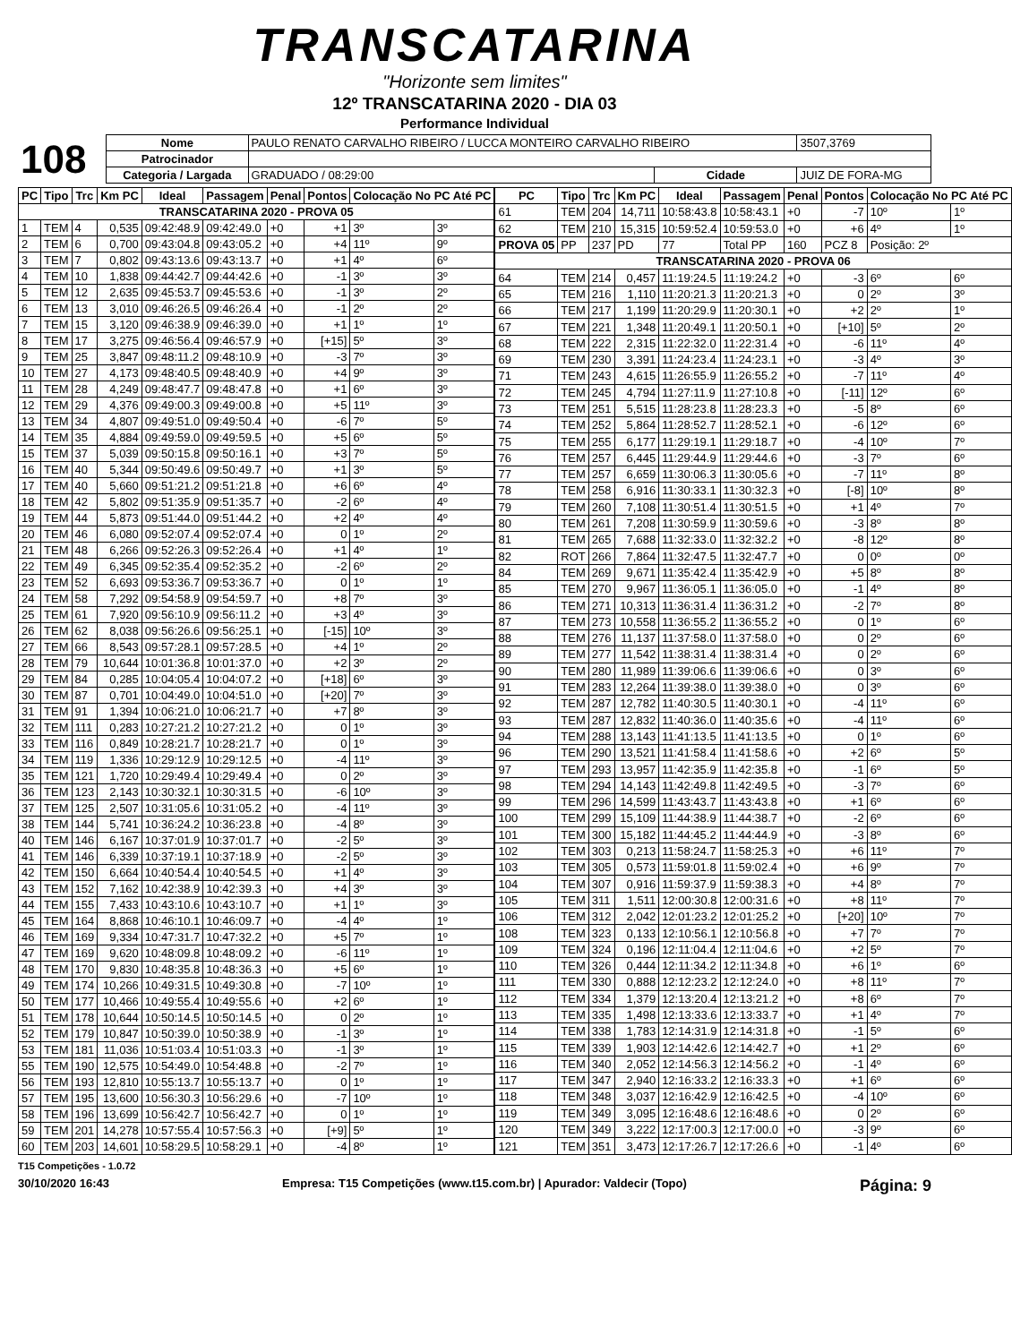TRANSCATARINA
"Horizonte sem limites"
12º TRANSCATARINA 2020 - DIA 03
Performance Individual
| 108 | Nome | PAULO RENATO CARVALHO RIBEIRO / LUCCA MONTEIRO CARVALHO RIBEIRO | | | 3507,3769 |
| | Patrocinador | | | | |
| | Categoria / Largada | GRADUADO / 08:29:00 | Cidade | JUIZ DE FORA-MG | |
| PC | Tipo | Trc | Km PC | Ideal | Passagem | Penal | Pontos | Colocação No PC Até PC | |
| --- | --- | --- | --- | --- | --- | --- | --- | --- | --- |
| TRANSCATARINA 2020 - PROVA 05 | | | | | | | | | |
| 1 | TEM | 4 | 0,535 | 09:42:48.9 | 09:42:49.0 | +0 | +1 | 3º | 3º |
| 2 | TEM | 6 | 0,700 | 09:43:04.8 | 09:43:05.2 | +0 | +4 | 11º | 9º |
| 3 | TEM | 7 | 0,802 | 09:43:13.6 | 09:43:13.7 | +0 | +1 | 4º | 6º |
| 4 | TEM | 10 | 1,838 | 09:44:42.7 | 09:44:42.6 | +0 | -1 | 3º | 3º |
| 5 | TEM | 12 | 2,635 | 09:45:53.7 | 09:45:53.6 | +0 | -1 | 3º | 2º |
| 6 | TEM | 13 | 3,010 | 09:46:26.5 | 09:46:26.4 | +0 | -1 | 2º | 2º |
| 7 | TEM | 15 | 3,120 | 09:46:38.9 | 09:46:39.0 | +0 | +1 | 1º | 1º |
| 8 | TEM | 17 | 3,275 | 09:46:56.4 | 09:46:57.9 | +0 | [+15] | 5º | 3º |
| 9 | TEM | 25 | 3,847 | 09:48:11.2 | 09:48:10.9 | +0 | -3 | 7º | 3º |
| 10 | TEM | 27 | 4,173 | 09:48:40.5 | 09:48:40.9 | +0 | +4 | 9º | 3º |
| 11 | TEM | 28 | 4,249 | 09:48:47.7 | 09:48:47.8 | +0 | +1 | 6º | 3º |
| 12 | TEM | 29 | 4,376 | 09:49:00.3 | 09:49:00.8 | +0 | +5 | 11º | 3º |
| 13 | TEM | 34 | 4,807 | 09:49:51.0 | 09:49:50.4 | +0 | -6 | 7º | 5º |
| 14 | TEM | 35 | 4,884 | 09:49:59.0 | 09:49:59.5 | +0 | +5 | 6º | 5º |
| 15 | TEM | 37 | 5,039 | 09:50:15.8 | 09:50:16.1 | +0 | +3 | 7º | 5º |
| 16 | TEM | 40 | 5,344 | 09:50:49.6 | 09:50:49.7 | +0 | +1 | 3º | 5º |
| 17 | TEM | 40 | 5,660 | 09:51:21.2 | 09:51:21.8 | +0 | +6 | 6º | 4º |
| 18 | TEM | 42 | 5,802 | 09:51:35.9 | 09:51:35.7 | +0 | -2 | 6º | 4º |
| 19 | TEM | 44 | 5,873 | 09:51:44.0 | 09:51:44.2 | +0 | +2 | 4º | 4º |
| 20 | TEM | 46 | 6,080 | 09:52:07.4 | 09:52:07.4 | +0 | 0 | 1º | 2º |
| 21 | TEM | 48 | 6,266 | 09:52:26.3 | 09:52:26.4 | +0 | +1 | 4º | 1º |
| 22 | TEM | 49 | 6,345 | 09:52:35.4 | 09:52:35.2 | +0 | -2 | 6º | 2º |
| 23 | TEM | 52 | 6,693 | 09:53:36.7 | 09:53:36.7 | +0 | 0 | 1º | 1º |
| 24 | TEM | 58 | 7,292 | 09:54:58.9 | 09:54:59.7 | +0 | +8 | 7º | 3º |
| 25 | TEM | 61 | 7,920 | 09:56:10.9 | 09:56:11.2 | +0 | +3 | 4º | 3º |
| 26 | TEM | 62 | 8,038 | 09:56:26.6 | 09:56:25.1 | +0 | [-15] | 10º | 3º |
| 27 | TEM | 66 | 8,543 | 09:57:28.1 | 09:57:28.5 | +0 | +4 | 1º | 2º |
| 28 | TEM | 79 | 10,644 | 10:01:36.8 | 10:01:37.0 | +0 | +2 | 3º | 2º |
| 29 | TEM | 84 | 0,285 | 10:04:05.4 | 10:04:07.2 | +0 | [+18] | 6º | 3º |
| 30 | TEM | 87 | 0,701 | 10:04:49.0 | 10:04:51.0 | +0 | [+20] | 7º | 3º |
| 31 | TEM | 91 | 1,394 | 10:06:21.0 | 10:06:21.7 | +0 | +7 | 8º | 3º |
| 32 | TEM | 111 | 0,283 | 10:27:21.2 | 10:27:21.2 | +0 | 0 | 1º | 3º |
| 33 | TEM | 116 | 0,849 | 10:28:21.7 | 10:28:21.7 | +0 | 0 | 1º | 3º |
| 34 | TEM | 119 | 1,336 | 10:29:12.9 | 10:29:12.5 | +0 | -4 | 11º | 3º |
| 35 | TEM | 121 | 1,720 | 10:29:49.4 | 10:29:49.4 | +0 | 0 | 2º | 3º |
| 36 | TEM | 123 | 2,143 | 10:30:32.1 | 10:30:31.5 | +0 | -6 | 10º | 3º |
| 37 | TEM | 125 | 2,507 | 10:31:05.6 | 10:31:05.2 | +0 | -4 | 11º | 3º |
| 38 | TEM | 144 | 5,741 | 10:36:24.2 | 10:36:23.8 | +0 | -4 | 8º | 3º |
| 40 | TEM | 146 | 6,167 | 10:37:01.9 | 10:37:01.7 | +0 | -2 | 5º | 3º |
| 41 | TEM | 146 | 6,339 | 10:37:19.1 | 10:37:18.9 | +0 | -2 | 5º | 3º |
| 42 | TEM | 150 | 6,664 | 10:40:54.4 | 10:40:54.5 | +0 | +1 | 4º | 3º |
| 43 | TEM | 152 | 7,162 | 10:42:38.9 | 10:42:39.3 | +0 | +4 | 3º | 3º |
| 44 | TEM | 155 | 7,433 | 10:43:10.6 | 10:43:10.7 | +0 | +1 | 1º | 3º |
| 45 | TEM | 164 | 8,868 | 10:46:10.1 | 10:46:09.7 | +0 | -4 | 4º | 1º |
| 46 | TEM | 169 | 9,334 | 10:47:31.7 | 10:47:32.2 | +0 | +5 | 7º | 1º |
| 47 | TEM | 169 | 9,620 | 10:48:09.8 | 10:48:09.2 | +0 | -6 | 11º | 1º |
| 48 | TEM | 170 | 9,830 | 10:48:35.8 | 10:48:36.3 | +0 | +5 | 6º | 1º |
| 49 | TEM | 174 | 10,266 | 10:49:31.5 | 10:49:30.8 | +0 | -7 | 10º | 1º |
| 50 | TEM | 177 | 10,466 | 10:49:55.4 | 10:49:55.6 | +0 | +2 | 6º | 1º |
| 51 | TEM | 178 | 10,644 | 10:50:14.5 | 10:50:14.5 | +0 | 0 | 2º | 1º |
| 52 | TEM | 179 | 10,847 | 10:50:39.0 | 10:50:38.9 | +0 | -1 | 3º | 1º |
| 53 | TEM | 181 | 11,036 | 10:51:03.4 | 10:51:03.3 | +0 | -1 | 3º | 1º |
| 55 | TEM | 190 | 12,575 | 10:54:49.0 | 10:54:48.8 | +0 | -2 | 7º | 1º |
| 56 | TEM | 193 | 12,810 | 10:55:13.7 | 10:55:13.7 | +0 | 0 | 1º | 1º |
| 57 | TEM | 195 | 13,600 | 10:56:30.3 | 10:56:29.6 | +0 | -7 | 10º | 1º |
| 58 | TEM | 196 | 13,699 | 10:56:42.7 | 10:56:42.7 | +0 | 0 | 1º | 1º |
| 59 | TEM | 201 | 14,278 | 10:57:55.4 | 10:57:56.3 | +0 | [+9] | 5º | 1º |
| 60 | TEM | 203 | 14,601 | 10:58:29.5 | 10:58:29.1 | +0 | -4 | 8º | 1º |
| PC | Tipo | Trc | Km PC | Ideal | Passagem | Penal | Pontos | Colocação No PC Até PC | |
| --- | --- | --- | --- | --- | --- | --- | --- | --- | --- |
| 61 | TEM | 204 | 14,711 | 10:58:43.8 | 10:58:43.1 | +0 | -7 | 10º | 1º |
| 62 | TEM | 210 | 15,315 | 10:59:52.4 | 10:59:53.0 | +0 | +6 | 4º | 1º |
| PROVA 05 | PP | 237 | PD | 77 | Total PP | 160 | PCZ 8 | Posição: 2º | |
| TRANSCATARINA 2020 - PROVA 06 | | | | | | | | | |
| 64 | TEM | 214 | 0,457 | 11:19:24.5 | 11:19:24.2 | +0 | -3 | 6º | 6º |
| 65 | TEM | 216 | 1,110 | 11:20:21.3 | 11:20:21.3 | +0 | 0 | 2º | 3º |
| 66 | TEM | 217 | 1,199 | 11:20:29.9 | 11:20:30.1 | +0 | +2 | 2º | 1º |
| 67 | TEM | 221 | 1,348 | 11:20:49.1 | 11:20:50.1 | +0 | [+10] | 5º | 2º |
| 68 | TEM | 222 | 2,315 | 11:22:32.0 | 11:22:31.4 | +0 | -6 | 11º | 4º |
| 69 | TEM | 230 | 3,391 | 11:24:23.4 | 11:24:23.1 | +0 | -3 | 4º | 3º |
| 71 | TEM | 243 | 4,615 | 11:26:55.9 | 11:26:55.2 | +0 | -7 | 11º | 4º |
| 72 | TEM | 245 | 4,794 | 11:27:11.9 | 11:27:10.8 | +0 | [-11] | 12º | 6º |
| 73 | TEM | 251 | 5,515 | 11:28:23.8 | 11:28:23.3 | +0 | -5 | 8º | 6º |
| 74 | TEM | 252 | 5,864 | 11:28:52.7 | 11:28:52.1 | +0 | -6 | 12º | 6º |
| 75 | TEM | 255 | 6,177 | 11:29:19.1 | 11:29:18.7 | +0 | -4 | 10º | 7º |
| 76 | TEM | 257 | 6,445 | 11:29:44.9 | 11:29:44.6 | +0 | -3 | 7º | 6º |
| 77 | TEM | 257 | 6,659 | 11:30:06.3 | 11:30:05.6 | +0 | -7 | 11º | 8º |
| 78 | TEM | 258 | 6,916 | 11:30:33.1 | 11:30:32.3 | +0 | [-8] | 10º | 8º |
| 79 | TEM | 260 | 7,108 | 11:30:51.4 | 11:30:51.5 | +0 | +1 | 4º | 7º |
| 80 | TEM | 261 | 7,208 | 11:30:59.9 | 11:30:59.6 | +0 | -3 | 8º | 8º |
| 81 | TEM | 265 | 7,688 | 11:32:33.0 | 11:32:32.2 | +0 | -8 | 12º | 8º |
| 82 | ROT | 266 | 7,864 | 11:32:47.5 | 11:32:47.7 | +0 | 0 | 0º | 0º |
| 84 | TEM | 269 | 9,671 | 11:35:42.4 | 11:35:42.9 | +0 | +5 | 8º | 8º |
| 85 | TEM | 270 | 9,967 | 11:36:05.1 | 11:36:05.0 | +0 | -1 | 4º | 8º |
| 86 | TEM | 271 | 10,313 | 11:36:31.4 | 11:36:31.2 | +0 | -2 | 7º | 8º |
| 87 | TEM | 273 | 10,558 | 11:36:55.2 | 11:36:55.2 | +0 | 0 | 1º | 6º |
| 88 | TEM | 276 | 11,137 | 11:37:58.0 | 11:37:58.0 | +0 | 0 | 2º | 6º |
| 89 | TEM | 277 | 11,542 | 11:38:31.4 | 11:38:31.4 | +0 | 0 | 2º | 6º |
| 90 | TEM | 280 | 11,989 | 11:39:06.6 | 11:39:06.6 | +0 | 0 | 3º | 6º |
| 91 | TEM | 283 | 12,264 | 11:39:38.0 | 11:39:38.0 | +0 | 0 | 3º | 6º |
| 92 | TEM | 287 | 12,782 | 11:40:30.5 | 11:40:30.1 | +0 | -4 | 11º | 6º |
| 93 | TEM | 287 | 12,832 | 11:40:36.0 | 11:40:35.6 | +0 | -4 | 11º | 6º |
| 94 | TEM | 288 | 13,143 | 11:41:13.5 | 11:41:13.5 | +0 | 0 | 1º | 6º |
| 96 | TEM | 290 | 13,521 | 11:41:58.4 | 11:41:58.6 | +0 | +2 | 6º | 5º |
| 97 | TEM | 293 | 13,957 | 11:42:35.9 | 11:42:35.8 | +0 | -1 | 6º | 5º |
| 98 | TEM | 294 | 14,143 | 11:42:49.8 | 11:42:49.5 | +0 | -3 | 7º | 6º |
| 99 | TEM | 296 | 14,599 | 11:43:43.7 | 11:43:43.8 | +0 | +1 | 6º | 6º |
| 100 | TEM | 299 | 15,109 | 11:44:38.9 | 11:44:38.7 | +0 | -2 | 6º | 6º |
| 101 | TEM | 300 | 15,182 | 11:44:45.2 | 11:44:44.9 | +0 | -3 | 8º | 6º |
| 102 | TEM | 303 | 0,213 | 11:58:24.7 | 11:58:25.3 | +0 | +6 | 11º | 7º |
| 103 | TEM | 305 | 0,573 | 11:59:01.8 | 11:59:02.4 | +0 | +6 | 9º | 7º |
| 104 | TEM | 307 | 0,916 | 11:59:37.9 | 11:59:38.3 | +0 | +4 | 8º | 7º |
| 105 | TEM | 311 | 1,511 | 12:00:30.8 | 12:00:31.6 | +0 | +8 | 11º | 7º |
| 106 | TEM | 312 | 2,042 | 12:01:23.2 | 12:01:25.2 | +0 | [+20] | 10º | 7º |
| 108 | TEM | 323 | 0,133 | 12:10:56.1 | 12:10:56.8 | +0 | +7 | 7º | 7º |
| 109 | TEM | 324 | 0,196 | 12:11:04.4 | 12:11:04.6 | +0 | +2 | 5º | 7º |
| 110 | TEM | 326 | 0,444 | 12:11:34.2 | 12:11:34.8 | +0 | +6 | 1º | 6º |
| 111 | TEM | 330 | 0,888 | 12:12:23.2 | 12:12:24.0 | +0 | +8 | 11º | 7º |
| 112 | TEM | 334 | 1,379 | 12:13:20.4 | 12:13:21.2 | +0 | +8 | 6º | 7º |
| 113 | TEM | 335 | 1,498 | 12:13:33.6 | 12:13:33.7 | +0 | +1 | 4º | 7º |
| 114 | TEM | 338 | 1,783 | 12:14:31.9 | 12:14:31.8 | +0 | -1 | 5º | 6º |
| 115 | TEM | 339 | 1,903 | 12:14:42.6 | 12:14:42.7 | +0 | +1 | 2º | 6º |
| 116 | TEM | 340 | 2,052 | 12:14:56.3 | 12:14:56.2 | +0 | -1 | 4º | 6º |
| 117 | TEM | 347 | 2,940 | 12:16:33.2 | 12:16:33.3 | +0 | +1 | 6º | 6º |
| 118 | TEM | 348 | 3,037 | 12:16:42.9 | 12:16:42.5 | +0 | -4 | 10º | 6º |
| 119 | TEM | 349 | 3,095 | 12:16:48.6 | 12:16:48.6 | +0 | 0 | 2º | 6º |
| 120 | TEM | 349 | 3,222 | 12:17:00.3 | 12:17:00.0 | +0 | -3 | 9º | 6º |
| 121 | TEM | 351 | 3,473 | 12:17:26.7 | 12:17:26.6 | +0 | -1 | 4º | 6º |
T15 Competições - 1.0.72
30/10/2020 16:43 Empresa: T15 Competições (www.t15.com.br) | Apurador: Valdecir (Topo) Página: 9